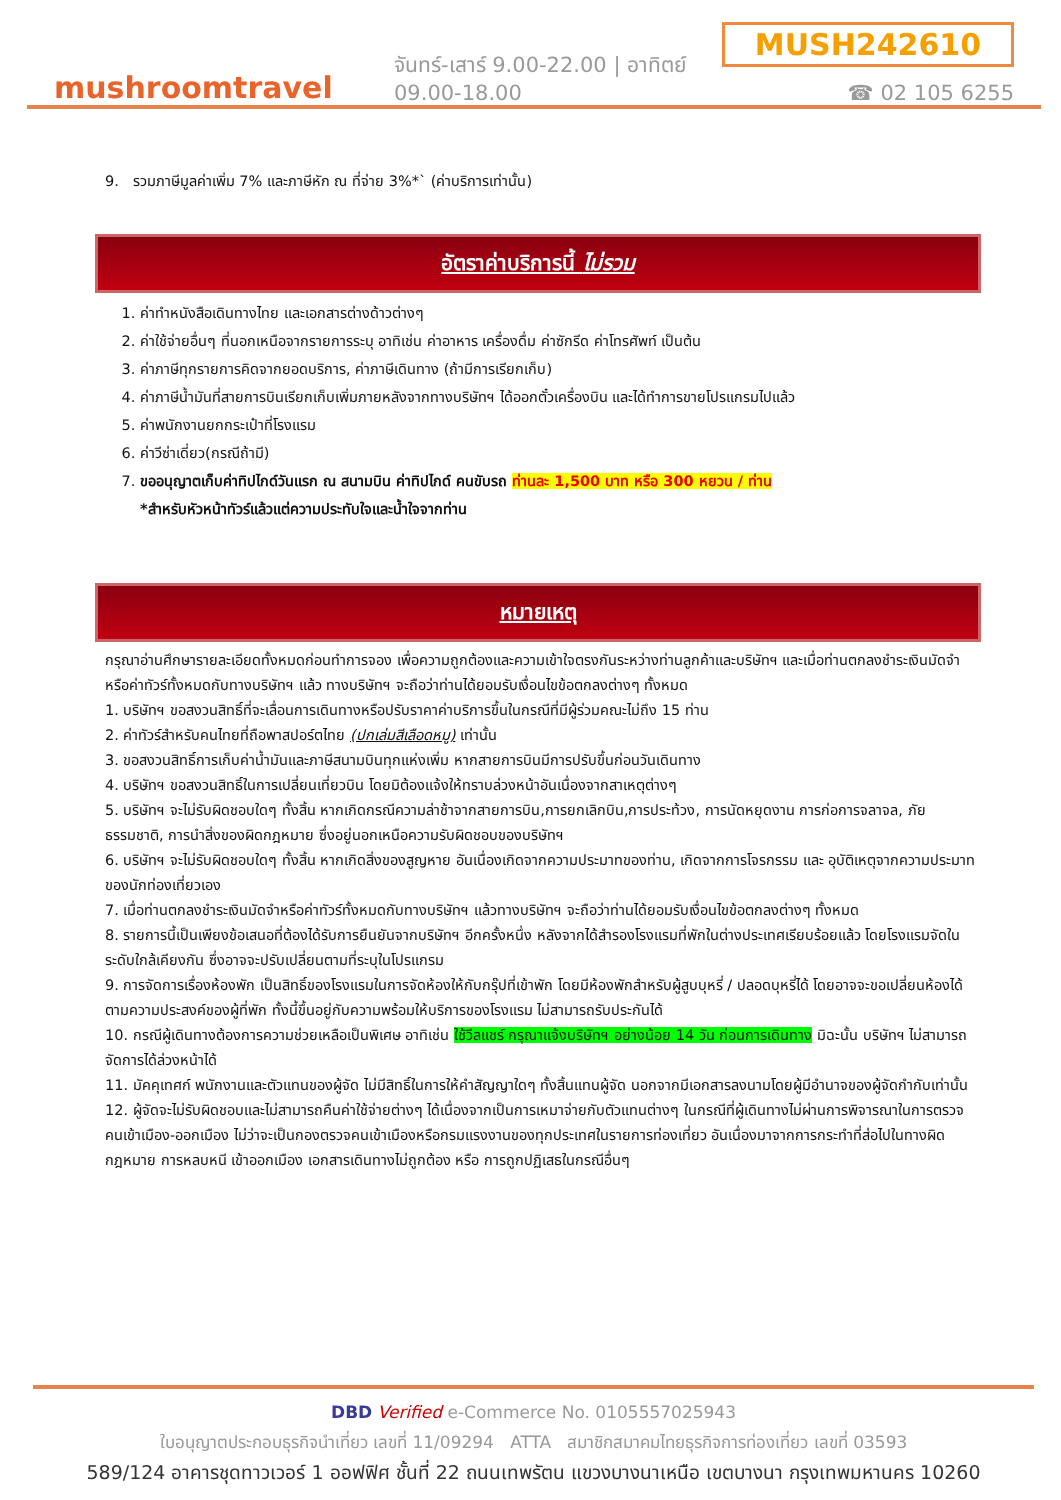mushroomtravel
จันทร์-เสาร์ 9.00-22.00 | อาทิตย์ 09.00-18.00
MUSH242610
☎ 02 105 6255
9. รวมภาษีมูลค่าเพิ่ม 7% และภาษีหัก ณ ที่จ่าย 3%*` (ค่าบริการเท่านั้น)
อัตราค่าบริการนี้ ไม่รวม
1. ค่าทำหนังสือเดินทางไทย และเอกสารต่างด้าวต่างๆ
2. ค่าใช้จ่ายอื่นๆ ที่นอกเหนือจากรายการระบุ อาทิเช่น ค่าอาหาร เครื่องดื่ม ค่าซักรีด ค่าโทรศัพท์ เป็นต้น
3. ค่าภาษีทุกรายการคิดจากยอดบริการ, ค่าภาษีเดินทาง (ถ้ามีการเรียกเก็บ)
4. ค่าภาษีน้ำมันที่สายการบินเรียกเก็บเพิ่มภายหลังจากทางบริษัทฯ ได้ออกตั๋วเครื่องบิน และได้ทำการขายโปรแกรมไปแล้ว
5. ค่าพนักงานยกกระเป๋าที่โรงแรม
6. ค่าวีซ่าเดี่ยว(กรณีถ้ามี)
7. ขออนุญาตเก็บค่าทิปไกด์วันแรก ณ สนามบิน ค่าทิปไกด์ คนขับรถ ท่านละ 1,500 บาท หรือ 300 หยวน / ท่าน
*สำหรับหัวหน้าทัวร์แล้วแต่ความประทับใจและน้ำใจจากท่าน
หมายเหตุ
กรุณาอ่านศึกษารายละเอียดทั้งหมดก่อนทำการจอง เพื่อความถูกต้องและความเข้าใจตรงกันระหว่างท่านลูกค้าและบริษัทฯ และเมื่อท่านตกลงชำระเงินมัดจำหรือค่าทัวร์ทั้งหมดกับทางบริษัทฯ แล้ว ทางบริษัทฯ จะถือว่าท่านได้ยอมรับเงื่อนไขข้อตกลงต่างๆ ทั้งหมด
1. บริษัทฯ ขอสงวนสิทธิ์ที่จะเลื่อนการเดินทางหรือปรับราคาค่าบริการขึ้นในกรณีที่มีผู้ร่วมคณะไม่ถึง 15 ท่าน
2. ค่าทัวร์สำหรับคนไทยที่ถือพาสปอร์ตไทย (ปกเล่มสีเลือดหมู) เท่านั้น
3. ขอสงวนสิทธิ์การเก็บค่าน้ำมันและภาษีสนามบินทุกแห่งเพิ่ม หากสายการบินมีการปรับขึ้นก่อนวันเดินทาง
4. บริษัทฯ ขอสงวนสิทธิ์ในการเปลี่ยนเที่ยวบิน โดยมิต้องแจ้งให้ทราบล่วงหน้าอันเนื่องจากสาเหตุต่างๆ
5. บริษัทฯ จะไม่รับผิดชอบใดๆ ทั้งสิ้น หากเกิดกรณีความล่าช้าจากสายการบิน,การยกเลิกบิน,การประท้วง, การนัดหยุดงาน การก่อการจลาจล, ภัยธรรมชาติ, การนำสิ่งของผิดกฎหมาย ซึ่งอยู่นอกเหนือความรับผิดชอบของบริษัทฯ
6. บริษัทฯ จะไม่รับผิดชอบใดๆ ทั้งสิ้น หากเกิดสิ่งของสูญหาย อันเนื่องเกิดจากความประมาทของท่าน, เกิดจากการโจรกรรม และ อุบัติเหตุจากความประมาทของนักท่องเที่ยวเอง
7. เมื่อท่านตกลงชำระเงินมัดจำหรือค่าทัวร์ทั้งหมดกับทางบริษัทฯ แล้วทางบริษัทฯ จะถือว่าท่านได้ยอมรับเงื่อนไขข้อตกลงต่างๆ ทั้งหมด
8. รายการนี้เป็นเพียงข้อเสนอที่ต้องได้รับการยืนยันจากบริษัทฯ อีกครั้งหนึ่ง หลังจากได้สำรองโรงแรมที่พักในต่างประเทศเรียบร้อยแล้ว โดยโรงแรมจัดในระดับใกล้เคียงกัน ซึ่งอาจจะปรับเปลี่ยนตามที่ระบุในโปรแกรม
9. การจัดการเรื่องห้องพัก เป็นสิทธิ์ของโรงแรมในการจัดห้องให้กับกรุ๊ปที่เข้าพัก โดยมีห้องพักสำหรับผู้สูบบุหรี่ / ปลอดบุหรี่ได้ โดยอาจจะขอเปลี่ยนห้องได้ตามความประสงค์ของผู้ที่พัก ทั้งนี้ขึ้นอยู่กับความพร้อมให้บริการของโรงแรม ไม่สามารถรับประกันได้
10. กรณีผู้เดินทางต้องการความช่วยเหลือเป็นพิเศษ อาทิเช่น ใช้วีลแชร์ กรุณาแจ้งบริษัทฯ อย่างน้อย 14 วัน ก่อนการเดินทาง มิฉะนั้น บริษัทฯ ไม่สามารถจัดการได้ล่วงหน้าได้
11. มัคคุเทศก์ พนักงานและตัวแทนของผู้จัด ไม่มีสิทธิ์ในการให้คำสัญญาใดๆ ทั้งสิ้นแทนผู้จัด นอกจากมีเอกสารลงนามโดยผู้มีอำนาจของผู้จัดกำกับเท่านั้น
12. ผู้จัดจะไม่รับผิดชอบและไม่สามารถคืนค่าใช้จ่ายต่างๆ ได้เนื่องจากเป็นการเหมาจ่ายกับตัวแทนต่างๆ ในกรณีที่ผู้เดินทางไม่ผ่านการพิจารณาในการตรวจคนเข้าเมือง-ออกเมือง ไม่ว่าจะเป็นกองตรวจคนเข้าเมืองหรือกรมแรงงานของทุกประเทศในรายการท่องเที่ยว อันเนื่องมาจากการกระทำที่ส่อไปในทางผิดกฎหมาย การหลบหนี เข้าออกเมือง เอกสารเดินทางไม่ถูกต้อง หรือ การถูกปฏิเสธในกรณีอื่นๆ
DBD Verified e-Commerce No. 0105557025943
ใบอนุญาตประกอบธุรกิจนำเที่ยว เลขที่ 11/09294 ATTA สมาชิกสมาคมไทยธุรกิจการท่องเที่ยว เลขที่ 03593
589/124 อาคารชุดทาวเวอร์ 1 ออฟฟิศ ชั้นที่ 22 ถนนเทพรัตน แขวงบางนาเหนือ เขตบางนา กรุงเทพมหานคร 10260